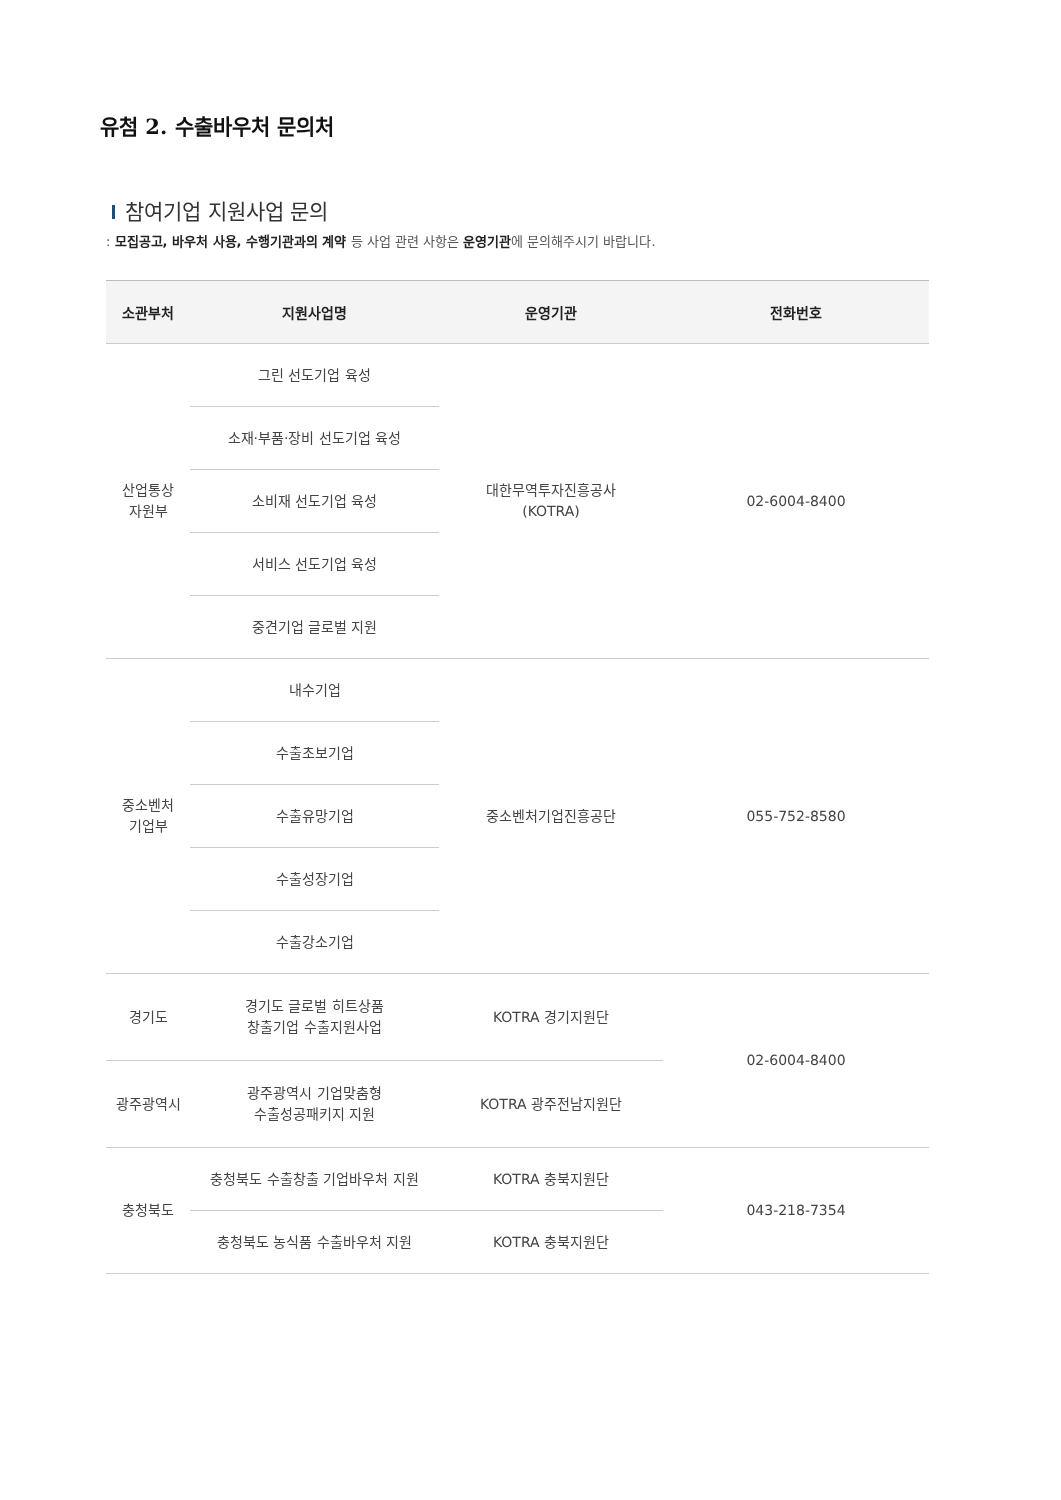유첨 2. 수출바우처 문의처
참여기업 지원사업 문의
: 모집공고, 바우처 사용, 수행기관과의 계약 등 사업 관련 사항은 운영기관에 문의해주시기 바랍니다.
| 소관부처 | 지원사업명 | 운영기관 | 전화번호 |
| --- | --- | --- | --- |
| 산업통상 자원부 | 그린 선도기업 육성 | 대한무역투자진흥공사 (KOTRA) | 02-6004-8400 |
| | 소재·부품·장비 선도기업 육성 | | |
| | 소비재 선도기업 육성 | | |
| | 서비스 선도기업 육성 | | |
| | 중견기업 글로벌 지원 | | |
| 중소벤처 기업부 | 내수기업 | 중소벤처기업진흥공단 | 055-752-8580 |
| | 수출초보기업 | | |
| | 수출유망기업 | | |
| | 수출성장기업 | | |
| | 수출강소기업 | | |
| 경기도 | 경기도 글로벌 히트상품 창출기업 수출지원사업 | KOTRA 경기지원단 | 02-6004-8400 |
| 광주광역시 | 광주광역시 기업맞춤형 수출성공패키지 지원 | KOTRA 광주전남지원단 | |
| 충청북도 | 충청북도 수출창출 기업바우처 지원 | KOTRA 충북지원단 | 043-218-7354 |
| | 충청북도 농식품 수출바우처 지원 | KOTRA 충북지원단 | |